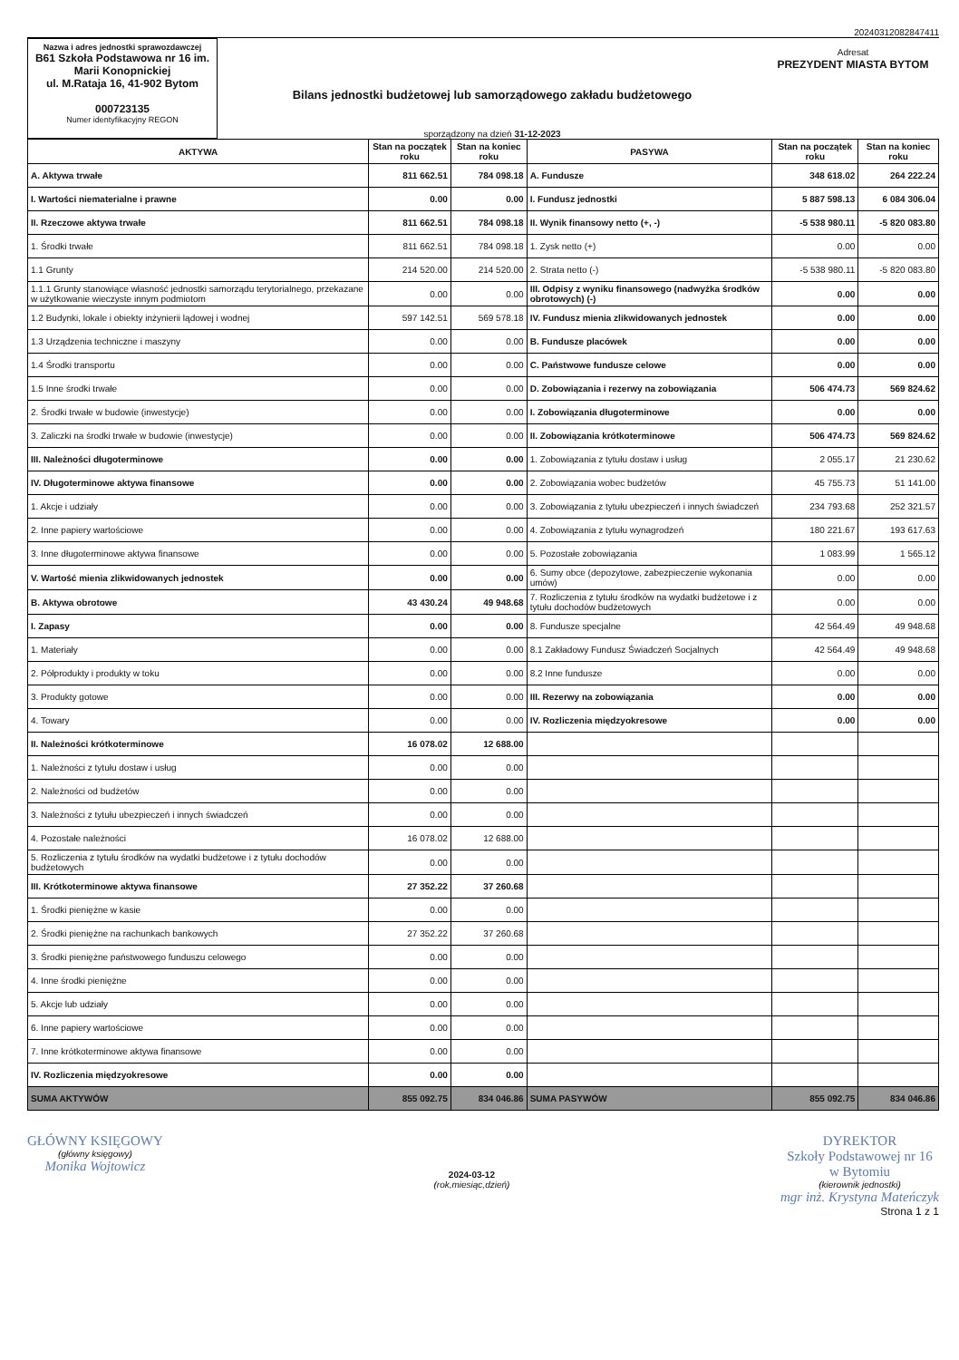20240312082847411
Nazwa i adres jednostki sprawozdawczej
B61 Szkoła Podstawowa nr 16 im. Marii Konopnickiej
ul. M.Rataja 16, 41-902 Bytom
000723135
Numer identyfikacyjny REGON
Bilans jednostki budżetowej lub samorządowego zakładu budżetowego
sporządzony na dzień 31-12-2023
Adresat
PREZYDENT MIASTA BYTOM
| AKTYWA | Stan na początek roku | Stan na koniec roku | PASYWA | Stan na początek roku | Stan na koniec roku |
| --- | --- | --- | --- | --- | --- |
| A. Aktywa trwałe | 811 662.51 | 784 098.18 | A. Fundusze | 348 618.02 | 264 222.24 |
| I. Wartości niematerialne i prawne | 0.00 | 0.00 | I. Fundusz jednostki | 5 887 598.13 | 6 084 306.04 |
| II. Rzeczowe aktywa trwałe | 811 662.51 | 784 098.18 | II. Wynik finansowy netto (+, -) | -5 538 980.11 | -5 820 083.80 |
| 1. Środki trwałe | 811 662.51 | 784 098.18 | 1. Zysk netto (+) | 0.00 | 0.00 |
| 1.1 Grunty | 214 520.00 | 214 520.00 | 2. Strata netto (-) | -5 538 980.11 | -5 820 083.80 |
| 1.1.1 Grunty stanowiące własność jednostki samorządu terytorialnego, przekazane w użytkowanie wieczyste innym podmiotom | 0.00 | 0.00 | III. Odpisy z wyniku finansowego (nadwyżka środków obrotowych) (-) | 0.00 | 0.00 |
| 1.2 Budynki, lokale i obiekty inżynierii lądowej i wodnej | 597 142.51 | 569 578.18 | IV. Fundusz mienia zlikwidowanych jednostek | 0.00 | 0.00 |
| 1.3 Urządzenia techniczne i maszyny | 0.00 | 0.00 | B. Fundusze placówek | 0.00 | 0.00 |
| 1.4 Środki transportu | 0.00 | 0.00 | C. Państwowe fundusze celowe | 0.00 | 0.00 |
| 1.5 Inne środki trwałe | 0.00 | 0.00 | D. Zobowiązania i rezerwy na zobowiązania | 506 474.73 | 569 824.62 |
| 2. Środki trwałe w budowie (inwestycje) | 0.00 | 0.00 | I. Zobowiązania długoterminowe | 0.00 | 0.00 |
| 3. Zaliczki na środki trwałe w budowie (inwestycje) | 0.00 | 0.00 | II. Zobowiązania krótkoterminowe | 506 474.73 | 569 824.62 |
| III. Należności długoterminowe | 0.00 | 0.00 | 1. Zobowiązania z tytułu dostaw i usług | 2 055.17 | 21 230.62 |
| IV. Długoterminowe aktywa finansowe | 0.00 | 0.00 | 2. Zobowiązania wobec budżetów | 45 755.73 | 51 141.00 |
| 1. Akcje i udziały | 0.00 | 0.00 | 3. Zobowiązania z tytułu ubezpieczeń i innych świadczeń | 234 793.68 | 252 321.57 |
| 2. Inne papiery wartościowe | 0.00 | 0.00 | 4. Zobowiązania z tytułu wynagrodzeń | 180 221.67 | 193 617.63 |
| 3. Inne długoterminowe aktywa finansowe | 0.00 | 0.00 | 5. Pozostałe zobowiązania | 1 083.99 | 1 565.12 |
| V. Wartość mienia zlikwidowanych jednostek | 0.00 | 0.00 | 6. Sumy obce (depozytowe, zabezpieczenie wykonania umów) | 0.00 | 0.00 |
| B. Aktywa obrotowe | 43 430.24 | 49 948.68 | 7. Rozliczenia z tytułu środków na wydatki budżetowe i z tytułu dochodów budżetowych | 0.00 | 0.00 |
| I. Zapasy | 0.00 | 0.00 | 8. Fundusze specjalne | 42 564.49 | 49 948.68 |
| 1. Materiały | 0.00 | 0.00 | 8.1 Zakładowy Fundusz Świadczeń Socjalnych | 42 564.49 | 49 948.68 |
| 2. Półprodukty i produkty w toku | 0.00 | 0.00 | 8.2 Inne fundusze | 0.00 | 0.00 |
| 3. Produkty gotowe | 0.00 | 0.00 | III. Rezerwy na zobowiązania | 0.00 | 0.00 |
| 4. Towary | 0.00 | 0.00 | IV. Rozliczenia międzyokresowe | 0.00 | 0.00 |
| II. Należności krótkoterminowe | 16 078.02 | 12 688.00 | | | |
| 1. Należności z tytułu dostaw i usług | 0.00 | 0.00 | | | |
| 2. Należności od budżetów | 0.00 | 0.00 | | | |
| 3. Należności z tytułu ubezpieczeń i innych świadczeń | 0.00 | 0.00 | | | |
| 4. Pozostałe należności | 16 078.02 | 12 688.00 | | | |
| 5. Rozliczenia z tytułu środków na wydatki budżetowe i z tytułu dochodów budżetowych | 0.00 | 0.00 | | | |
| III. Krótkoterminowe aktywa finansowe | 27 352.22 | 37 260.68 | | | |
| 1. Środki pieniężne w kasie | 0.00 | 0.00 | | | |
| 2. Środki pieniężne na rachunkach bankowych | 27 352.22 | 37 260.68 | | | |
| 3. Środki pieniężne państwowego funduszu celowego | 0.00 | 0.00 | | | |
| 4. Inne środki pieniężne | 0.00 | 0.00 | | | |
| 5. Akcje lub udziały | 0.00 | 0.00 | | | |
| 6. Inne papiery wartościowe | 0.00 | 0.00 | | | |
| 7. Inne krótkoterminowe aktywa finansowe | 0.00 | 0.00 | | | |
| IV. Rozliczenia międzyokresowe | 0.00 | 0.00 | | | |
| SUMA AKTYWÓW | 855 092.75 | 834 046.86 | SUMA PASYWÓW | 855 092.75 | 834 046.86 |
GŁÓWNY KSIĘGOWY
(główny księgowy)
Monika Wojtowicz
2024-03-12
(rok,miesiąc,dzień)
DYREKTOR
Szkoły Podstawowej nr 16
w Bytomiu
(kierownik jednostki)
mgr inż. Krystyna Mateńczyk
Strona 1 z 1